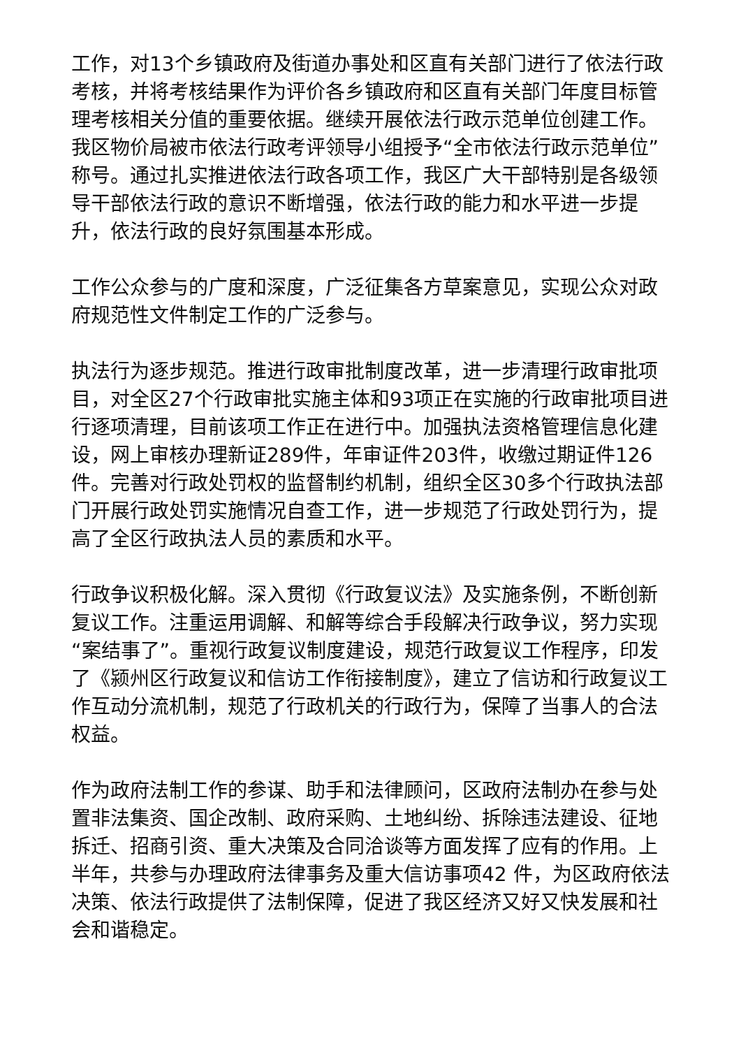工作，对13个乡镇政府及街道办事处和区直有关部门进行了依法行政考核，并将考核结果作为评价各乡镇政府和区直有关部门年度目标管理考核相关分值的重要依据。继续开展依法行政示范单位创建工作。我区物价局被市依法行政考评领导小组授予“全市依法行政示范单位”称号。通过扎实推进依法行政各项工作，我区广大干部特别是各级领导干部依法行政的意识不断增强，依法行政的能力和水平进一步提升，依法行政的良好氛围基本形成。
工作公众参与的广度和深度，广泛征集各方草案意见，实现公众对政府规范性文件制定工作的广泛参与。
执法行为逐步规范。推进行政审批制度改革，进一步清理行政审批项目，对全区27个行政审批实施主体和93项正在实施的行政审批项目进行逐项清理，目前该项工作正在进行中。加强执法资格管理信息化建设，网上审核办理新证289件，年审证件203件，收缴过期证件126件。完善对行政处罚权的监督制约机制，组织全区30多个行政执法部门开展行政处罚实施情况自查工作，进一步规范了行政处罚行为，提高了全区行政执法人员的素质和水平。
行政争议积极化解。深入贯彻《行政复议法》及实施条例，不断创新复议工作。注重运用调解、和解等综合手段解决行政争议，努力实现“案结事了”。重视行政复议制度建设，规范行政复议工作程序，印发了《颍州区行政复议和信访工作衔接制度》，建立了信访和行政复议工作互动分流机制，规范了行政机关的行政行为，保障了当事人的合法权益。
作为政府法制工作的参谋、助手和法律顾问，区政府法制办在参与处置非法集资、国企改制、政府采购、土地纠纷、拆除违法建设、征地拆迁、招商引资、重大决策及合同洽谈等方面发挥了应有的作用。上半年，共参与办理政府法律事务及重大信访事项42 件，为区政府依法决策、依法行政提供了法制保障，促进了我区经济又好又快发展和社会和谐稳定。